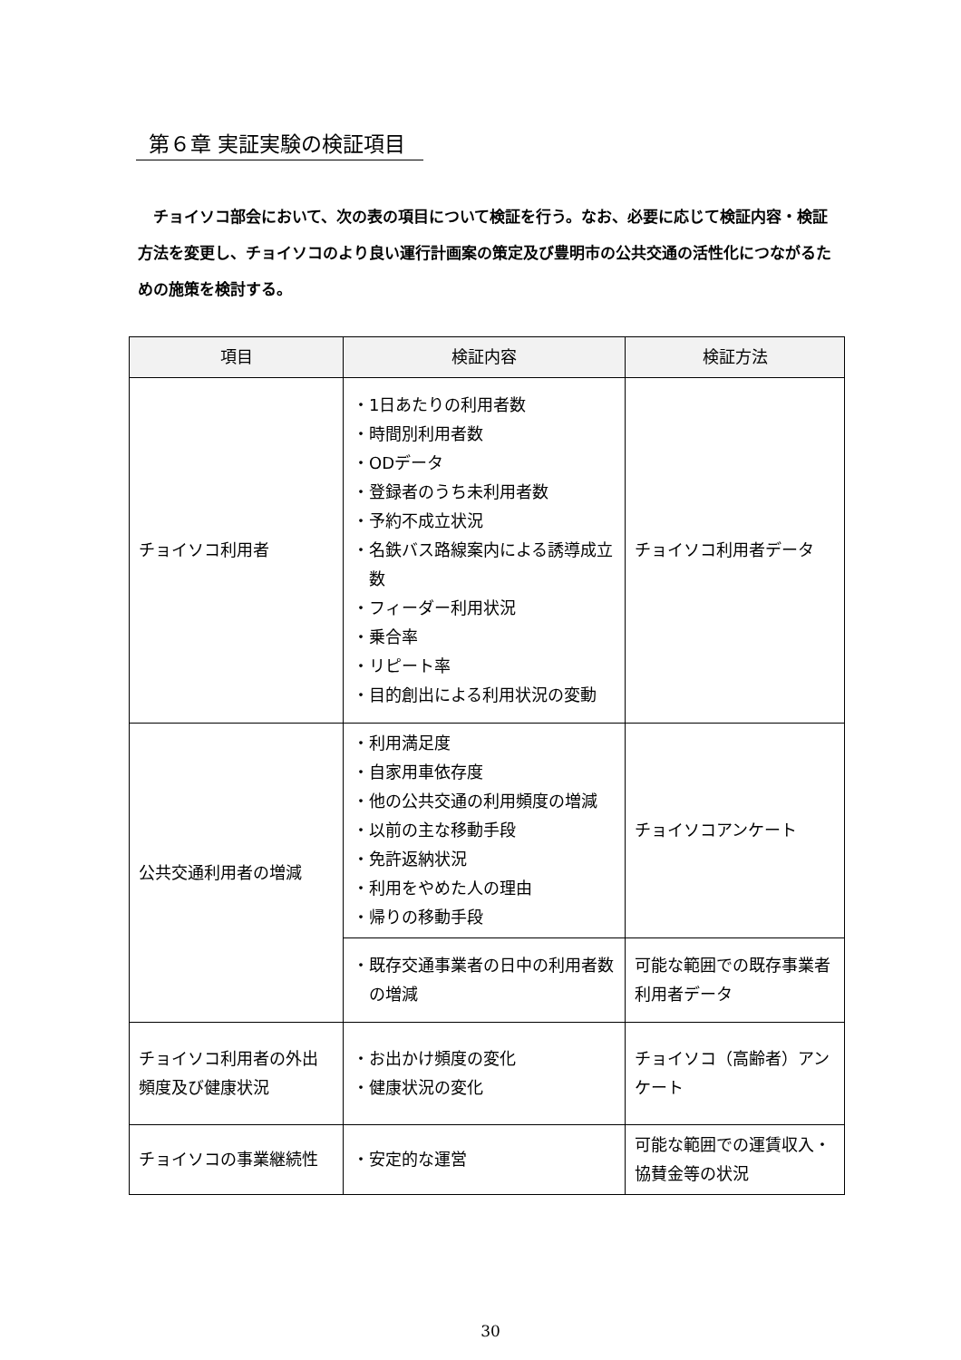第６章 実証実験の検証項目
　チョイソコ部会において、次の表の項目について検証を行う。なお、必要に応じて検証内容・検証方法を変更し、チョイソコのより良い運行計画案の策定及び豊明市の公共交通の活性化につながるための施策を検討する。
| 項目 | 検証内容 | 検証方法 |
| --- | --- | --- |
| チョイソコ利用者 | ・1日あたりの利用者数 ・時間別利用者数 ・ODデータ ・登録者のうち未利用者数 ・予約不成立状況 ・名鉄バス路線案内による誘導成立数 ・フィーダー利用状況 ・乗合率 ・リピート率 ・目的創出による利用状況の変動 | チョイソコ利用者データ |
| 公共交通利用者の増減 | ・利用満足度 ・自家用車依存度 ・他の公共交通の利用頻度の増減 ・以前の主な移動手段 ・免許返納状況 ・利用をやめた人の理由 ・帰りの移動手段 | チョイソコアンケート |
| | ・既存交通事業者の日中の利用者数の増減 | 可能な範囲での既存事業者利用者データ |
| チョイソコ利用者の外出頻度及び健康状況 | ・お出かけ頻度の変化 ・健康状況の変化 | チョイソコ（高齢者）アンケート |
| チョイソコの事業継続性 | ・安定的な運営 | 可能な範囲での運賃収入・協賛金等の状況 |
30